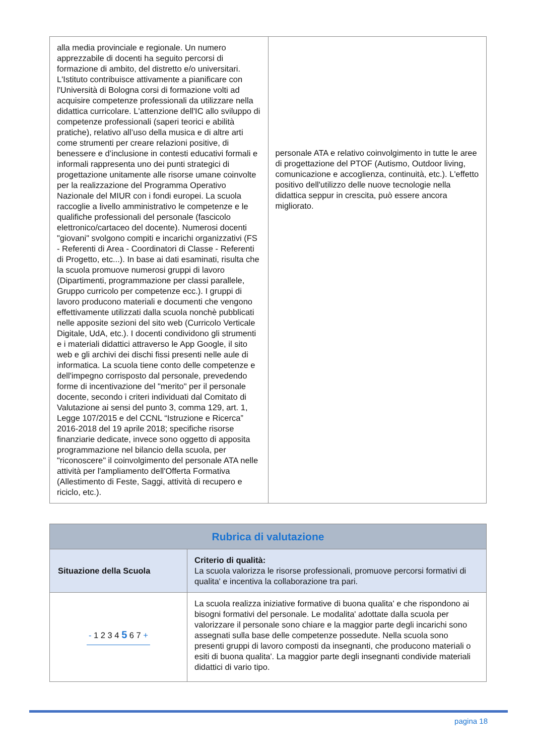| alla media provinciale e regionale. Un numero apprezzabile di docenti ha seguito percorsi di formazione di ambito, del distretto e/o universitari. L'Istituto contribuisce attivamente a pianificare con l'Università di Bologna corsi di formazione volti ad acquisire competenze professionali da utilizzare nella didattica curricolare. L'attenzione dell'IC allo sviluppo di competenze professionali (saperi teorici e abilità pratiche), relativo all’uso della musica e di altre arti come strumenti per creare relazioni positive, di benessere e d’inclusione in contesti educativi formali e informali rappresenta uno dei punti strategici di progettazione unitamente alle risorse umane coinvolte per la realizzazione del Programma Operativo Nazionale del MIUR con i fondi europei. La scuola raccoglie a livello amministrativo le competenze e le qualifiche professionali del personale (fascicolo elettronico/cartaceo del docente). Numerosi docenti "giovani" svolgono compiti e incarichi organizzativi (FS - Referenti di Area - Coordinatori di Classe - Referenti di Progetto, etc...). In base ai dati esaminati, risulta che la scuola promuove numerosi gruppi di lavoro (Dipartimenti, programmazione per classi parallele, Gruppo curricolo per competenze ecc.). I gruppi di lavoro producono materiali e documenti che vengono effettivamente utilizzati dalla scuola nonchè pubblicati nelle apposite sezioni del sito web (Curricolo Verticale Digitale, UdA, etc.). I docenti condividono gli strumenti e i materiali didattici attraverso le App Google, il sito web e gli archivi dei dischi fissi presenti nelle aule di informatica. La scuola tiene conto delle competenze e dell'impegno corrisposto dal personale, prevedendo forme di incentivazione del "merito" per il personale docente, secondo i criteri individuati dal Comitato di Valutazione ai sensi del punto 3, comma 129, art. 1, Legge 107/2015 e del CCNL “Istruzione e Ricerca” 2016-2018 del 19 aprile 2018; specifiche risorse finanziarie dedicate, invece sono oggetto di apposita programmazione nel bilancio della scuola, per "riconoscere" il coinvolgimento del personale ATA nelle attività per l'ampliamento dell'Offerta Formativa (Allestimento di Feste, Saggi, attività di recupero e riciclo, etc.). | personale ATA e relativo coinvolgimento in tutte le aree di progettazione del PTOF (Autismo, Outdoor living, comunicazione e accoglienza, continuità, etc.). L'effetto positivo dell'utilizzo delle nuove tecnologie nella didattica seppur in crescita, può essere ancora migliorato. |
| Rubrica di valutazione | |
| --- | --- |
| Situazione della Scuola | Criterio di qualità: La scuola valorizza le risorse professionali, promuove percorsi formativi di qualita' e incentiva la collaborazione tra pari. |
| - 1 2 3 4 5 6 7 + | La scuola realizza iniziative formative di buona qualita' e che rispondono ai bisogni formativi del personale. Le modalita' adottate dalla scuola per valorizzare il personale sono chiare e la maggior parte degli incarichi sono assegnati sulla base delle competenze possedute. Nella scuola sono presenti gruppi di lavoro composti da insegnanti, che producono materiali o esiti di buona qualita'. La maggior parte degli insegnanti condivide materiali didattici di vario tipo. |
pagina 18